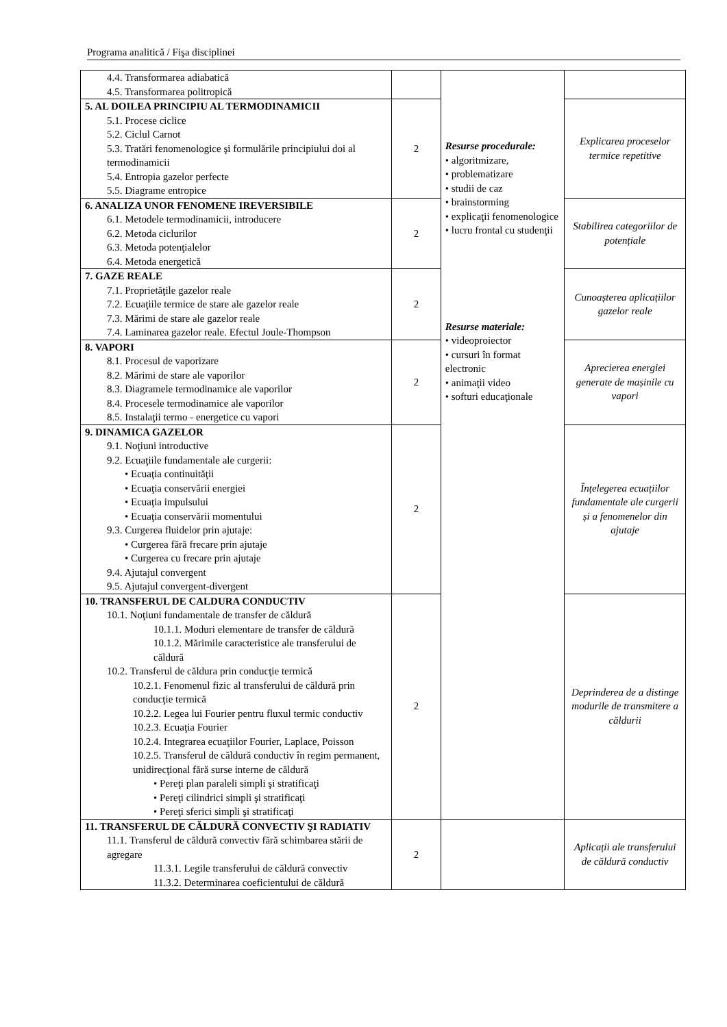Programa analitică / Fişa disciplinei
| 4.4. Transformarea adiabatică 4.5. Transformarea politropică | | Resurse procedurale: • algoritmizare, • problematizare • studii de caz • brainstorming • explicaţii fenomenologice • lucru frontal cu studenţii Resurse materiale: • videoproiector • cursuri în format electronic • animaţii video • softuri educaţionale | |
| 5. AL DOILEA PRINCIPIU AL TERMODINAMICII 5.1. Procese ciclice 5.2. Ciclul Carnot 5.3. Tratări fenomenologice şi formulările principiului doi al termodinamicii 5.4. Entropia gazelor perfecte 5.5. Diagrame entropice | 2 | | Explicarea proceselor termice repetitive |
| 6. ANALIZA UNOR FENOMENE IREVERSIBILE 6.1. Metodele termodinamicii, introducere 6.2. Metoda ciclurilor 6.3. Metoda potenţialelor 6.4. Metoda energetică | 2 | | Stabilirea categoriilor de potențiale |
| 7. GAZE REALE 7.1. Proprietăţile gazelor reale 7.2. Ecuaţiile termice de stare ale gazelor reale 7.3. Mărimi de stare ale gazelor reale 7.4. Laminarea gazelor reale. Efectul Joule-Thompson | 2 | | Cunoașterea aplicațiilor gazelor reale |
| 8. VAPORI 8.1. Procesul de vaporizare 8.2. Mărimi de stare ale vaporilor 8.3. Diagramele termodinamice ale vaporilor 8.4. Procesele termodinamice ale vaporilor 8.5. Instalaţii termo - energetice cu vapori | 2 | | Aprecierea energiei generate de mașinile cu vapori |
| 9. DINAMICA GAZELOR 9.1. Noţiuni introductive 9.2. Ecuaţiile fundamentale ale curgerii: • Ecuaţia continuităţii • Ecuaţia conservării energiei • Ecuaţia impulsului • Ecuaţia conservării momentului 9.3. Curgerea fluidelor prin ajutaje: • Curgerea fără frecare prin ajutaje • Curgerea cu frecare prin ajutaje 9.4. Ajutajul convergent 9.5. Ajutajul convergent-divergent | 2 | | Înțelegerea ecuațiilor fundamentale ale curgerii și a fenomenelor din ajutaje |
| 10. TRANSFERUL DE CALDURA CONDUCTIV 10.1. Noţiuni fundamentale de transfer de căldură 10.1.1. Moduri elementare de transfer de căldură 10.1.2. Mărimile caracteristice ale transferului de căldură 10.2. Transferul de căldura prin conducţie termică 10.2.1. Fenomenul fizic al transferului de căldură prin conducţie termică 10.2.2. Legea lui Fourier pentru fluxul termic conductiv 10.2.3. Ecuaţia Fourier 10.2.4. Integrarea ecuaţiilor Fourier, Laplace, Poisson 10.2.5. Transferul de căldură conductiv în regim permanent, unidirecţional fără surse interne de căldură • Pereţi plan paraleli simpli şi stratificaţi • Pereţi cilindrici simpli şi stratificaţi • Pereţi sferici simpli şi stratificaţi | 2 | | Deprinderea de a distinge modurile de transmitere a căldurii |
| 11. TRANSFERUL DE CĂLDURĂ CONVECTIV ŞI RADIATIV 11.1. Transferul de căldură convectiv fără schimbarea stării de agregare 11.3.1. Legile transferului de căldură convectiv 11.3.2. Determinarea coeficientului de căldură | 2 | | Aplicații ale transferului de căldură conductiv |